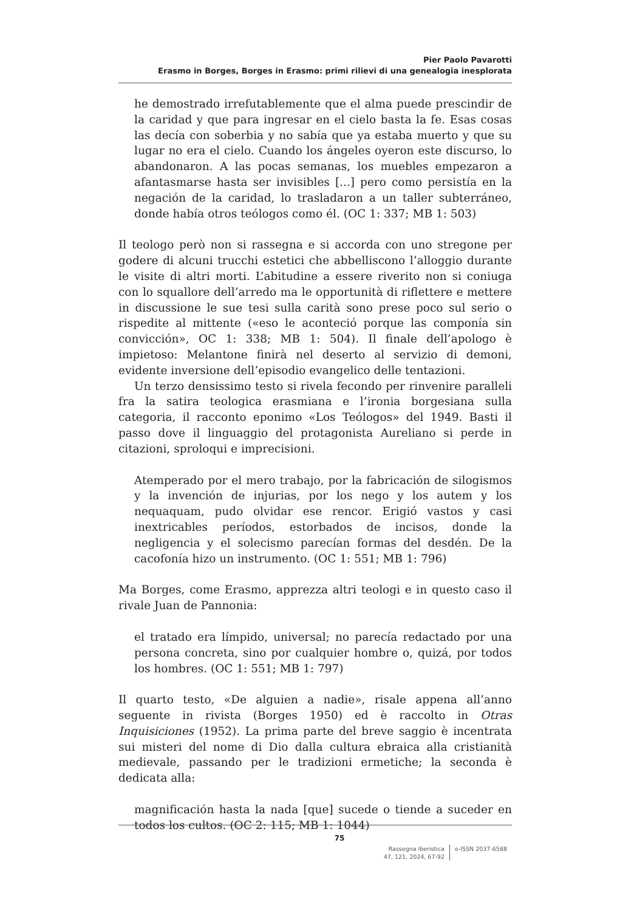Pier Paolo Pavarotti
Erasmo in Borges, Borges in Erasmo: primi rilievi di una genealogia inesplorata
he demostrado irrefutablemente que el alma puede prescindir de la caridad y que para ingresar en el cielo basta la fe. Esas cosas las decía con soberbia y no sabía que ya estaba muerto y que su lugar no era el cielo. Cuando los ángeles oyeron este discurso, lo abandonaron. A las pocas semanas, los muebles empezaron a afantasmarse hasta ser invisibles [...] pero como persistía en la negación de la caridad, lo trasladaron a un taller subterráneo, donde había otros teólogos como él. (OC 1: 337; MB 1: 503)
Il teologo però non si rassegna e si accorda con uno stregone per godere di alcuni trucchi estetici che abbelliscono l’alloggio durante le visite di altri morti. L’abitudine a essere riverito non si coniuga con lo squallore dell’arredo ma le opportunità di riflettere e mettere in discussione le sue tesi sulla carità sono prese poco sul serio o rispedite al mittente («eso le aconteció porque las componía sin convicción», OC 1: 338; MB 1: 504). Il finale dell’apologo è impietoso: Melantone finirà nel deserto al servizio di demoni, evidente inversione dell’episodio evangelico delle tentazioni.
Un terzo densissimo testo si rivela fecondo per rinvenire paralleli fra la satira teologica erasmiana e l’ironia borgesiana sulla categoria, il racconto eponimo «Los Teólogos» del 1949. Basti il passo dove il linguaggio del protagonista Aureliano si perde in citazioni, sproloqui e imprecisioni.
Atemperado por el mero trabajo, por la fabricación de silogismos y la invención de injurias, por los nego y los autem y los nequaquam, pudo olvidar ese rencor. Erigió vastos y casi inextricables períodos, estorbados de incisos, donde la negligencia y el solecismo parecían formas del desdén. De la cacofonía hizo un instrumento. (OC 1: 551; MB 1: 796)
Ma Borges, come Erasmo, apprezza altri teologi e in questo caso il rivale Juan de Pannonia:
el tratado era límpido, universal; no parecía redactado por una persona concreta, sino por cualquier hombre o, quizá, por todos los hombres. (OC 1: 551; MB 1: 797)
Il quarto testo, «De alguien a nadie», risale appena all’anno seguente in rivista (Borges 1950) ed è raccolto in Otras Inquisiciones (1952). La prima parte del breve saggio è incentrata sui misteri del nome di Dio dalla cultura ebraica alla cristianità medievale, passando per le tradizioni ermetiche; la seconda è dedicata alla:
magnificación hasta la nada [que] sucede o tiende a suceder en todos los cultos. (OC 2: 115; MB 1: 1044)
75
Rassegna iberistica
47, 121, 2024, 67-92
e-ISSN 2037-6588